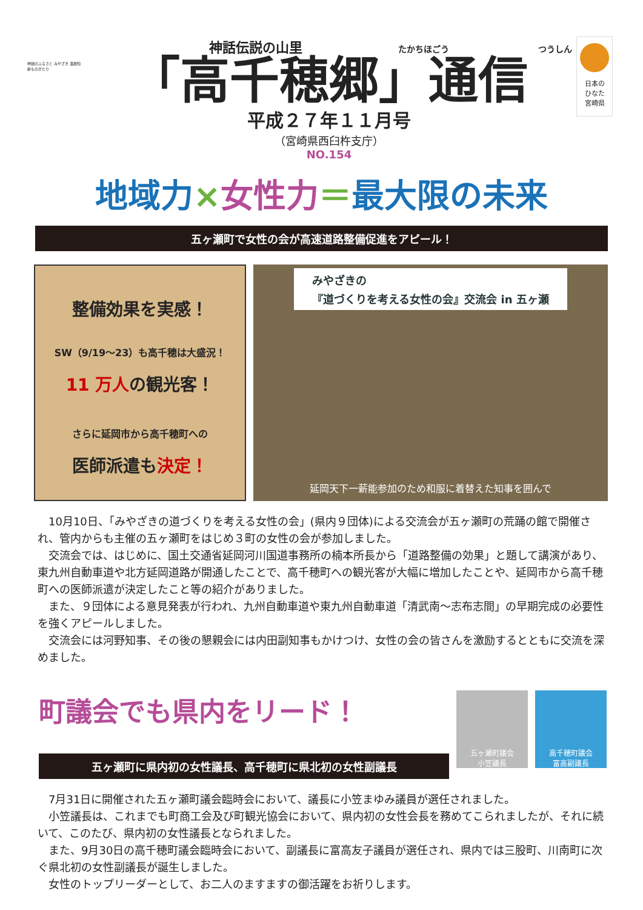神話のふるさと みやざき 温故知新ものがたり
神話伝説の山里 たかちほごう つうしん
「高千穂郷」通信
平成２７年１１月号
（宮崎県西臼杵支庁）
NO.154
日本の
ひなた
宮崎県
地域力×女性力＝最大限の未来
五ヶ瀬町で女性の会が高速道路整備促進をアピール！
整備効果を実感！
SW（9/19～23）も高千穂は大盛況！
11 万人の観光客！
さらに延岡市から高千穂町への
医師派遣も決定！
みやざきの
『道づくりを考える女性の会』交流会 in 五ヶ瀬
延岡天下一薪能参加のため和服に着替えた知事を囲んで
10月10日、「みやざきの道づくりを考える女性の会」(県内９団体)による交流会が五ヶ瀬町の荒踊の館で開催され、管内からも主催の五ヶ瀬町をはじめ３町の女性の会が参加しました。
交流会では、はじめに、国土交通省延岡河川国道事務所の楠本所長から「道路整備の効果」と題して講演があり、東九州自動車道や北方延岡道路が開通したことで、高千穂町への観光客が大幅に増加したことや、延岡市から高千穂町への医師派遣が決定したこと等の紹介がありました。
また、９団体による意見発表が行われ、九州自動車道や東九州自動車道「清武南～志布志間」の早期完成の必要性を強くアピールしました。
交流会には河野知事、その後の懇親会には内田副知事もかけつけ、女性の会の皆さんを激励するとともに交流を深めました。
町議会でも県内をリード！
五ヶ瀬町に県内初の女性議長、高千穂町に県北初の女性副議長
五ヶ瀬町議会
小笠議長
高千穂町議会
富高副議長
7月31日に開催された五ヶ瀬町議会臨時会において、議長に小笠まゆみ議員が選任されました。
小笠議長は、これまでも町商工会及び町観光協会において、県内初の女性会長を務めてこられましたが、それに続いて、このたび、県内初の女性議長となられました。
また、9月30日の高千穂町議会臨時会において、副議長に富高友子議員が選任され、県内では三股町、川南町に次ぐ県北初の女性副議長が誕生しました。
女性のトップリーダーとして、お二人のますますの御活躍をお祈りします。